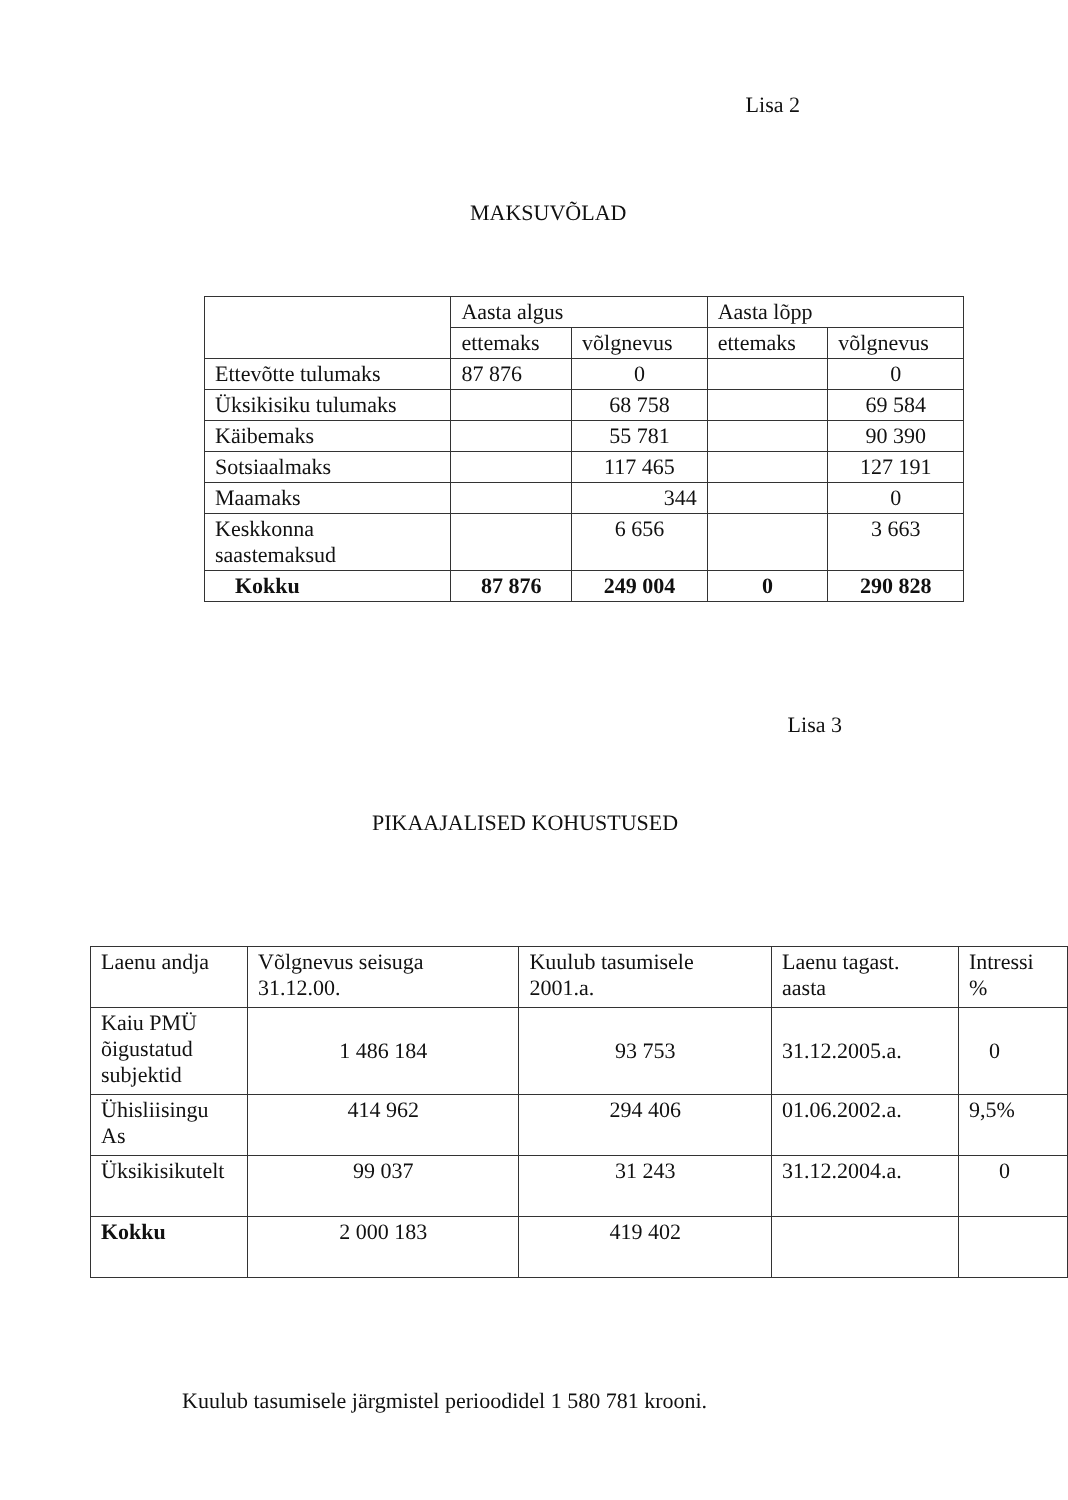Lisa 2
MAKSUVÕLAD
| | Aasta algus | | Aasta lõpp | |
| --- | --- | --- | --- | --- |
| | ettemaks | võlgnevus | ettemaks | võlgnevus |
| Ettevõtte tulumaks | 87 876 | 0 | | 0 |
| Üksikisiku tulumaks | | 68 758 | | 69 584 |
| Käibemaks | | 55 781 | | 90 390 |
| Sotsiaalmaks | | 117 465 | | 127 191 |
| Maamaks | | 344 | | 0 |
| Keskkonna saastemaksud | | 6 656 | | 3 663 |
| Kokku | 87 876 | 249 004 | 0 | 290 828 |
Lisa 3
PIKAAJALISED KOHUSTUSED
| Laenu andja | Võlgnevus seisuga 31.12.00. | Kuulub tasumisele 2001.a. | Laenu tagast. aasta | Intressi % |
| --- | --- | --- | --- | --- |
| Kaiu PMÜ õigustatud subjektid | 1 486 184 | 93 753 | 31.12.2005.a. | 0 |
| Ühisliisingu As | 414 962 | 294 406 | 01.06.2002.a. | 9,5% |
| Üksikisikutelt | 99 037 | 31 243 | 31.12.2004.a. | 0 |
| Kokku | 2 000 183 | 419 402 | | |
Kuulub tasumisele järgmistel perioodidel 1 580 781 krooni.